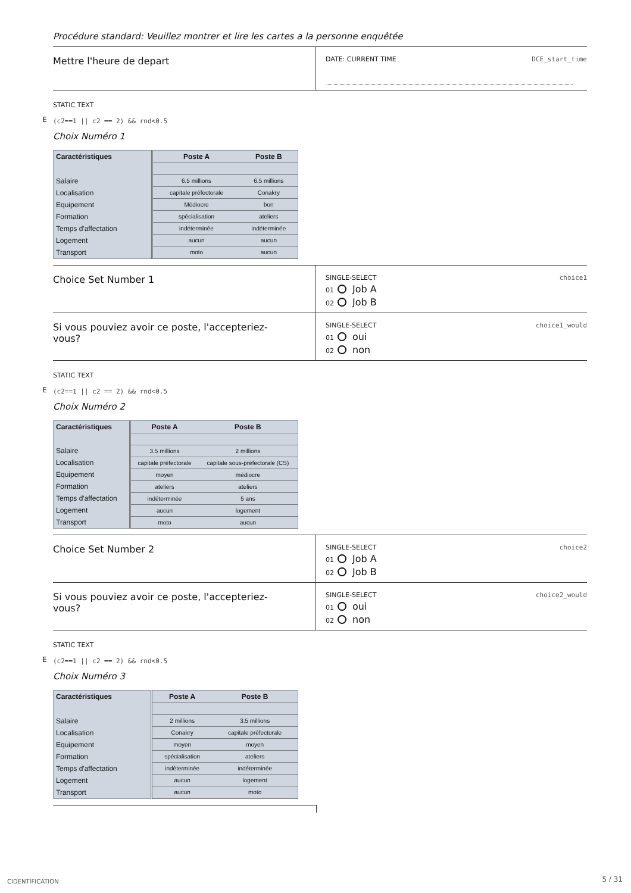Procédure standard: Veuillez montrer et lire les cartes a la personne enquêtée
Mettre l'heure de depart
DATE: CURRENT TIME DCE_start_time
STATIC TEXT
E (c2==1 || c2 == 2) && rnd<0.5
Choix Numéro 1
| Caractéristiques | Poste A | Poste B |
| --- | --- | --- |
| Salaire | 6.5 millions | 6.5 millions |
| Localisation | capitale préfectorale | Conakry |
| Equipement | Médiocre | bon |
| Formation | spécialisation | ateliers |
| Temps d'affectation | indéterminée | indéterminée |
| Logement | aucun | aucun |
| Transport | moto | aucun |
Choice Set Number 1
SINGLE-SELECT choice1
01 Job A
02 Job B
Si vous pouviez avoir ce poste, l'accepteriez-
vous?
SINGLE-SELECT choice1_would
01 oui
02 non
STATIC TEXT
E (c2==1 || c2 == 2) && rnd<0.5
Choix Numéro 2
| Caractéristiques | Poste A | Poste B |
| --- | --- | --- |
| Salaire | 3.5 millions | 2 millions |
| Localisation | capitale préfectorale | capitale sous-préfectorale (CS) |
| Equipement | moyen | médiocre |
| Formation | ateliers | ateliers |
| Temps d'affectation | indéterminée | 5 ans |
| Logement | aucun | logement |
| Transport | moto | aucun |
Choice Set Number 2
SINGLE-SELECT choice2
01 Job A
02 Job B
Si vous pouviez avoir ce poste, l'accepteriez-
vous?
SINGLE-SELECT choice2_would
01 oui
02 non
STATIC TEXT
E (c2==1 || c2 == 2) && rnd<0.5
Choix Numéro 3
| Caractéristiques | Poste A | Poste B |
| --- | --- | --- |
| Salaire | 2 millions | 3.5 millions |
| Localisation | Conakry | capitale préfectorale |
| Equipement | moyen | moyen |
| Formation | spécialisation | ateliers |
| Temps d'affectation | indéterminée | indéterminée |
| Logement | aucun | logement |
| Transport | aucun | moto |
CIDENTIFICATION 5 / 31